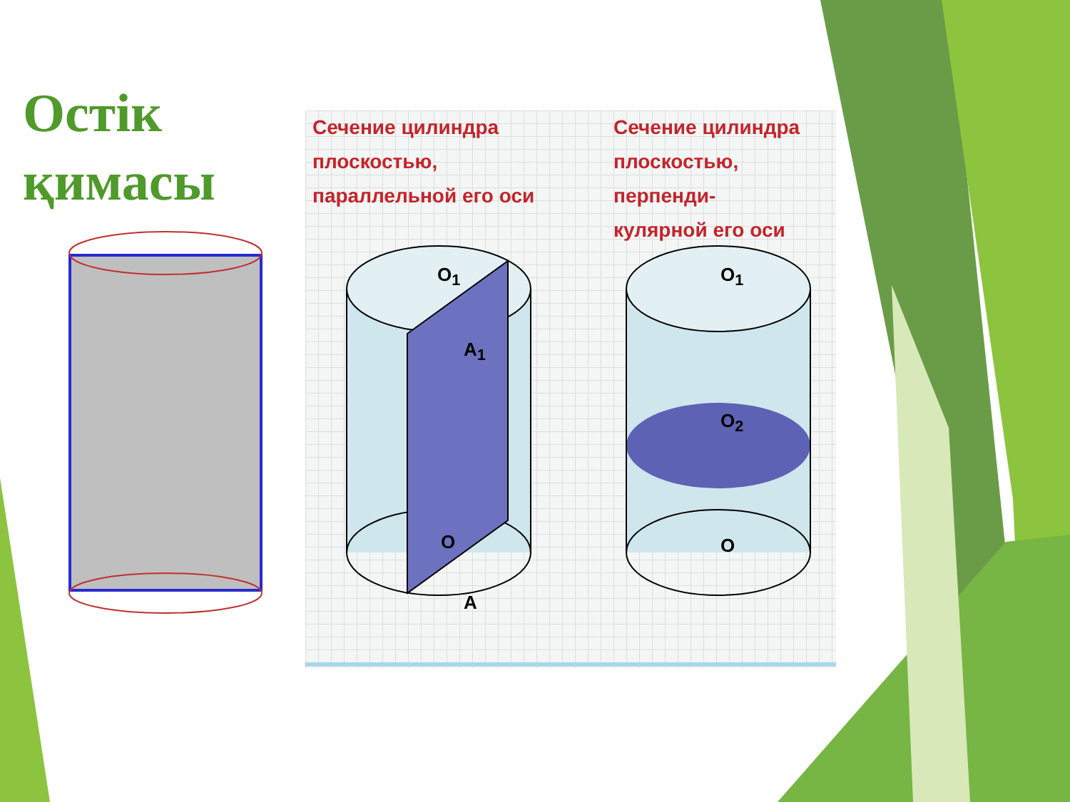Остік
қимасы
Сечение цилиндра
плоскостью,
параллельной его оси
Сечение цилиндра
плоскостью, перпенди-
кулярной его оси
O<sub>1</sub>
A<sub>1</sub>
O
A
O<sub>1</sub>
O<sub>2</sub>
O